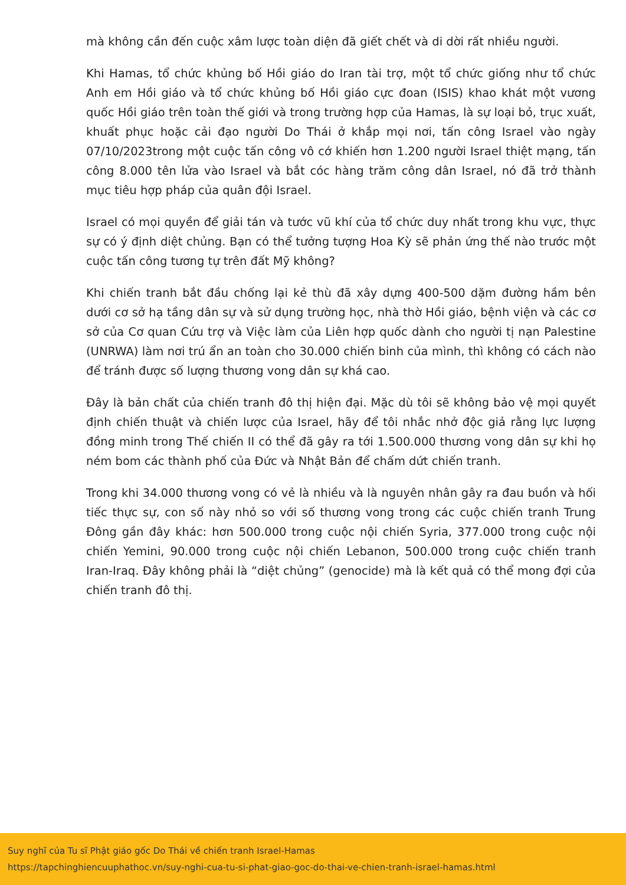mà không cần đến cuộc xâm lược toàn diện đã giết chết và di dời rất nhiều người.
Khi Hamas, tổ chức khủng bố Hồi giáo do Iran tài trợ, một tổ chức giống như tổ chức Anh em Hồi giáo và tổ chức khủng bố Hồi giáo cực đoan (ISIS) khao khát một vương quốc Hồi giáo trên toàn thế giới và trong trường hợp của Hamas, là sự loại bỏ, trục xuất, khuất phục hoặc cải đạo người Do Thái ở khắp mọi nơi, tấn công Israel vào ngày 07/10/2023trong một cuộc tấn công vô cớ khiến hơn 1.200 người Israel thiệt mạng, tấn công 8.000 tên lửa vào Israel và bắt cóc hàng trăm công dân Israel, nó đã trở thành mục tiêu hợp pháp của quân đội Israel.
Israel có mọi quyền để giải tán và tước vũ khí của tổ chức duy nhất trong khu vực, thực sự có ý định diệt chủng. Bạn có thể tưởng tượng Hoa Kỳ sẽ phản ứng thế nào trước một cuộc tấn công tương tự trên đất Mỹ không?
Khi chiến tranh bắt đầu chống lại kẻ thù đã xây dựng 400-500 dặm đường hầm bên dưới cơ sở hạ tầng dân sự và sử dụng trường học, nhà thờ Hồi giáo, bệnh viện và các cơ sở của Cơ quan Cứu trợ và Việc làm của Liên hợp quốc dành cho người tị nạn Palestine (UNRWA) làm nơi trú ẩn an toàn cho 30.000 chiến binh của mình, thì không có cách nào để tránh được số lượng thương vong dân sự khá cao.
Đây là bản chất của chiến tranh đô thị hiện đại. Mặc dù tôi sẽ không bảo vệ mọi quyết định chiến thuật và chiến lược của Israel, hãy để tôi nhắc nhở độc giả rằng lực lượng đồng minh trong Thế chiến II có thể đã gây ra tới 1.500.000 thương vong dân sự khi họ ném bom các thành phố của Đức và Nhật Bản để chấm dứt chiến tranh.
Trong khi 34.000 thương vong có vẻ là nhiều và là nguyên nhân gây ra đau buồn và hối tiếc thực sự, con số này nhỏ so với số thương vong trong các cuộc chiến tranh Trung Đông gần đây khác: hơn 500.000 trong cuộc nội chiến Syria, 377.000 trong cuộc nội chiến Yemini, 90.000 trong cuộc nội chiến Lebanon, 500.000 trong cuộc chiến tranh Iran-Iraq. Đây không phải là “diệt chủng” (genocide) mà là kết quả có thể mong đợi của chiến tranh đô thị.
Suy nghĩ của Tu sĩ Phật giáo gốc Do Thái về chiến tranh Israel-Hamas
https://tapchinghiencuuphathoc.vn/suy-nghi-cua-tu-si-phat-giao-goc-do-thai-ve-chien-tranh-israel-hamas.html